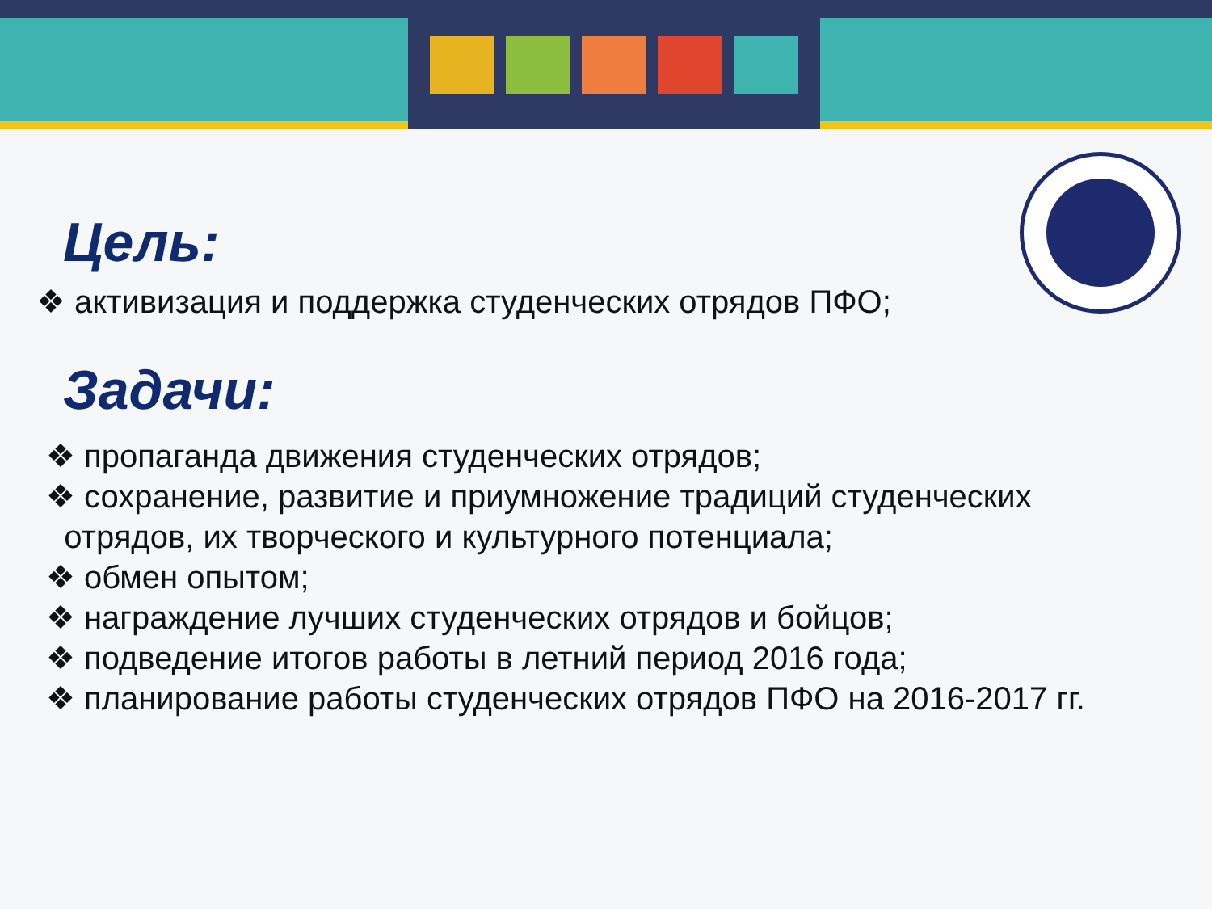Цель:
❖ активизация и поддержка студенческих отрядов ПФО;
Задачи:
❖ пропаганда движения студенческих отрядов;
❖ сохранение, развитие и приумножение традиций студенческих
отрядов, их творческого и культурного потенциала;
❖ обмен опытом;
❖ награждение лучших студенческих отрядов и бойцов;
❖ подведение итогов работы в летний период 2016 года;
❖ планирование работы студенческих отрядов ПФО на 2016-2017 гг.